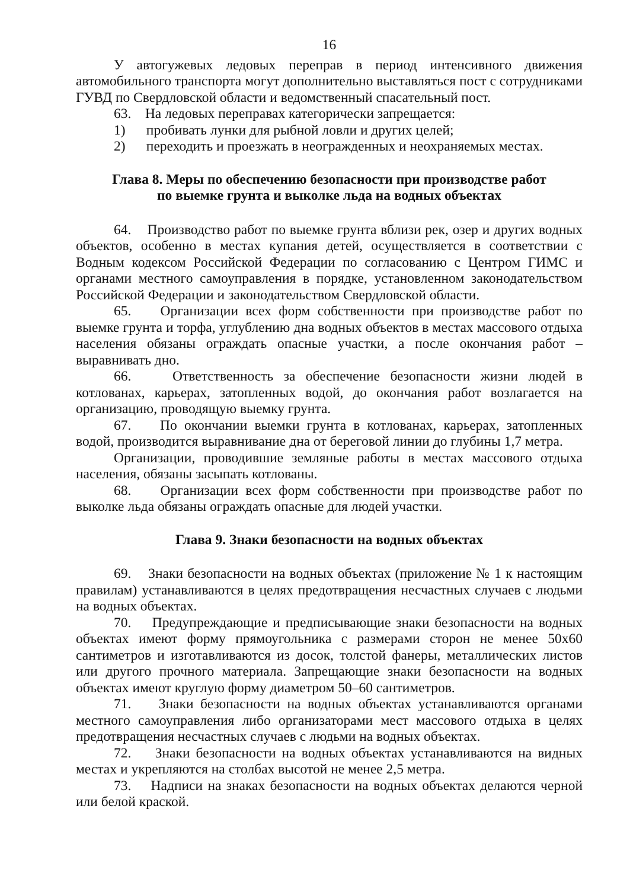16
У автогужевых ледовых переправ в период интенсивного движения автомобильного транспорта могут дополнительно выставляться пост с сотрудниками ГУВД по Свердловской области и ведомственный спасательный пост.
63. На ледовых переправах категорически запрещается:
1) пробивать лунки для рыбной ловли и других целей;
2) переходить и проезжать в неогражденных и неохраняемых местах.
Глава 8. Меры по обеспечению безопасности при производстве работ
по выемке грунта и выколке льда на водных объектах
64. Производство работ по выемке грунта вблизи рек, озер и других водных объектов, особенно в местах купания детей, осуществляется в соответствии с Водным кодексом Российской Федерации по согласованию с Центром ГИМС и органами местного самоуправления в порядке, установленном законодательством Российской Федерации и законодательством Свердловской области.
65. Организации всех форм собственности при производстве работ по выемке грунта и торфа, углублению дна водных объектов в местах массового отдыха населения обязаны ограждать опасные участки, а после окончания работ – выравнивать дно.
66. Ответственность за обеспечение безопасности жизни людей в котлованах, карьерах, затопленных водой, до окончания работ возлагается на организацию, проводящую выемку грунта.
67. По окончании выемки грунта в котлованах, карьерах, затопленных водой, производится выравнивание дна от береговой линии до глубины 1,7 метра.
Организации, проводившие земляные работы в местах массового отдыха населения, обязаны засыпать котлованы.
68. Организации всех форм собственности при производстве работ по выколке льда обязаны ограждать опасные для людей участки.
Глава 9. Знаки безопасности на водных объектах
69. Знаки безопасности на водных объектах (приложение № 1 к настоящим правилам) устанавливаются в целях предотвращения несчастных случаев с людьми на водных объектах.
70. Предупреждающие и предписывающие знаки безопасности на водных объектах имеют форму прямоугольника с размерами сторон не менее 50х60 сантиметров и изготавливаются из досок, толстой фанеры, металлических листов или другого прочного материала. Запрещающие знаки безопасности на водных объектах имеют круглую форму диаметром 50–60 сантиметров.
71. Знаки безопасности на водных объектах устанавливаются органами местного самоуправления либо организаторами мест массового отдыха в целях предотвращения несчастных случаев с людьми на водных объектах.
72. Знаки безопасности на водных объектах устанавливаются на видных местах и укрепляются на столбах высотой не менее 2,5 метра.
73. Надписи на знаках безопасности на водных объектах делаются черной или белой краской.